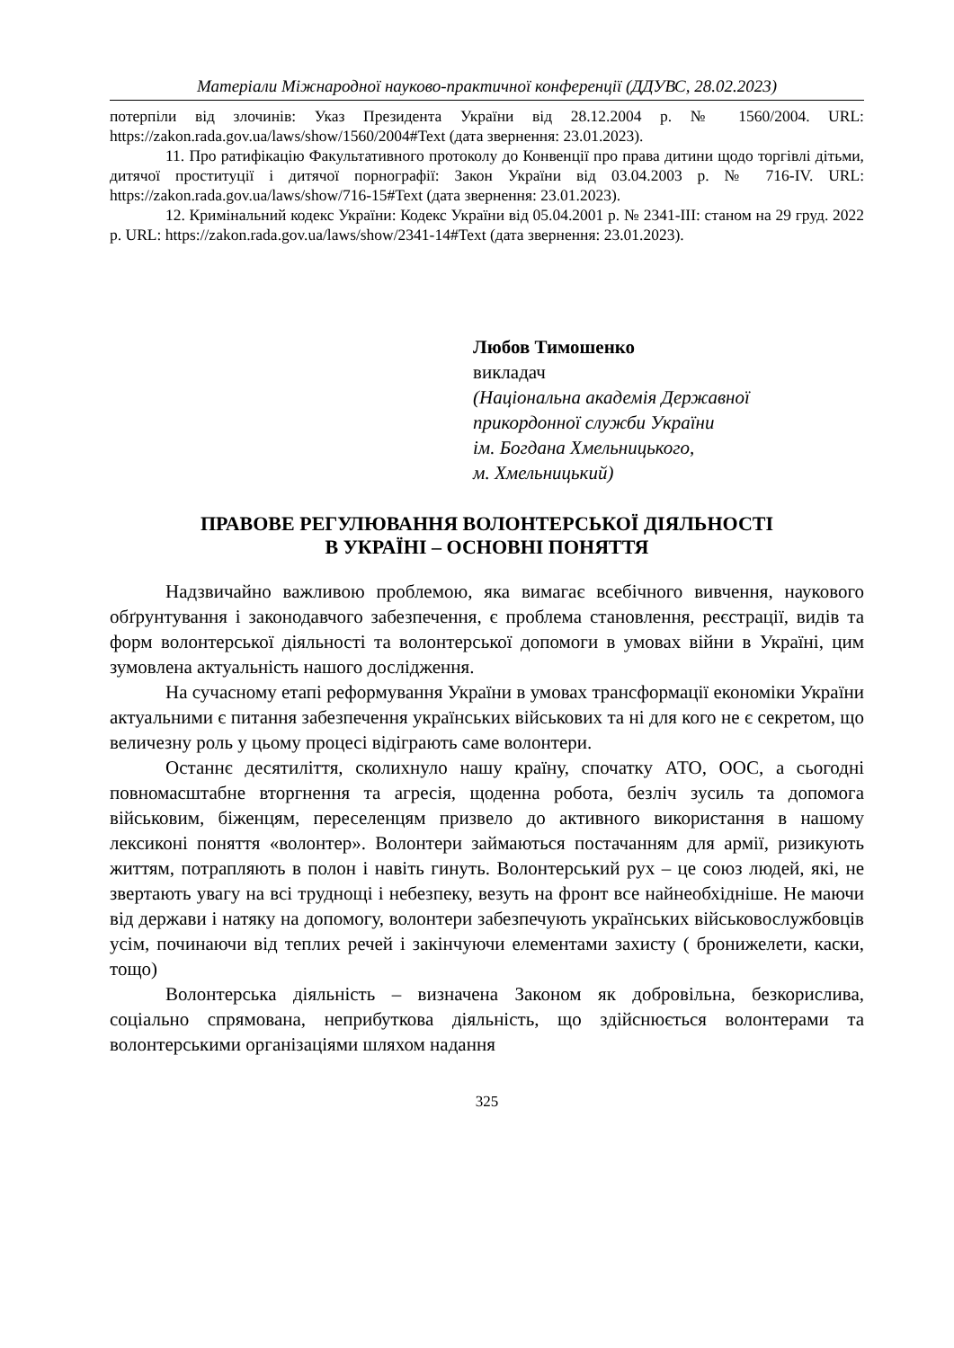Матеріали Міжнародної науково-практичної конференції (ДДУВС, 28.02.2023)
потерпіли від злочинів: Указ Президента України від 28.12.2004 р. № 1560/2004. URL: https://zakon.rada.gov.ua/laws/show/1560/2004#Text (дата звернення: 23.01.2023).
11. Про ратифікацію Факультативного протоколу до Конвенції про права дитини щодо торгівлі дітьми, дитячої проституції і дитячої порнографії: Закон України від 03.04.2003 р. № 716-IV. URL: https://zakon.rada.gov.ua/laws/show/716-15#Text (дата звернення: 23.01.2023).
12. Кримінальний кодекс України: Кодекс України від 05.04.2001 р. № 2341-III: станом на 29 груд. 2022 р. URL: https://zakon.rada.gov.ua/laws/show/2341-14#Text (дата звернення: 23.01.2023).
Любов Тимошенко
викладач
(Національна академія Державної
прикордонної служби України
ім. Богдана Хмельницького,
м. Хмельницький)
ПРАВОВЕ РЕГУЛЮВАННЯ ВОЛОНТЕРСЬКОЇ ДІЯЛЬНОСТІ
В УКРАЇНІ – ОСНОВНІ ПОНЯТТЯ
Надзвичайно важливою проблемою, яка вимагає всебічного вивчення, наукового обґрунтування і законодавчого забезпечення, є проблема становлення, реєстрації, видів та форм волонтерської діяльності та волонтерської допомоги в умовах війни в Україні, цим зумовлена актуальність нашого дослідження.
На сучасному етапі реформування України в умовах трансформації економіки України актуальними є питання забезпечення українських військових та ні для кого не є секретом, що величезну роль у цьому процесі відіграють саме волонтери.
Останнє десятиліття, сколихнуло нашу країну, спочатку АТО, ООС, а сьогодні повномасштабне вторгнення та агресія, щоденна робота, безліч зусиль та допомога військовим, біженцям, переселенцям призвело до активного використання в нашому лексиконі поняття «волонтер». Волонтери займаються постачанням для армії, ризикують життям, потрапляють в полон і навіть гинуть. Волонтерський рух – це союз людей, які, не звертають увагу на всі труднощі і небезпеку, везуть на фронт все найнеобхідніше. Не маючи від держави і натяку на допомогу, волонтери забезпечують українських військовослужбовців усім, починаючи від теплих речей і закінчуючи елементами захисту ( бронижелети, каски, тощо)
Волонтерська діяльність – визначена Законом як добровільна, безкорислива, соціально спрямована, неприбуткова діяльність, що здійснюється волонтерами та волонтерськими організаціями шляхом надання
325